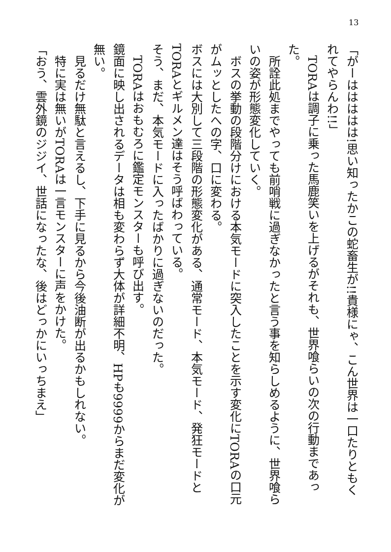13
「がーははははは!思い知ったかこの蛇畜生が!!貴様にゃ、こん世界は一口たりともくれてやらんわ!!」
　TORAは調子に乗った馬鹿笑いを上げるがそれも、世界喰らいの次の行動まであった。
　所詮此処までやっても前哨戦に過ぎなかったと言う事を知らしめるように、世界喰らいの姿が形態変化していく。
　ボスの挙動の段階分けにおける本気モードに突入したことを示す変化にTORAの口元がムッとしたへの字、口に変わる。
ボスには大別して三段階の形態変化がある、通常モード、本気モード、発狂モードとTORAとギルメン達はそう呼ばわっている。
そう、まだ、本気モードに入ったばかりに過ぎないのだった。
　TORAはおもむろに鑑定モンスターも呼び出す。
鏡面に映し出されるデータは相も変わらず大体が詳細不明、HPも9999からまだ変化が無い。
　見るだけ無駄と言えるし、下手に見るから今後油断が出るかもしれない。
　特に実は無いがTORAは一言モンスターに声をかけた。
「おう、雲外鏡のジジイ、世話になったな、後はどっかにいっちまえ」